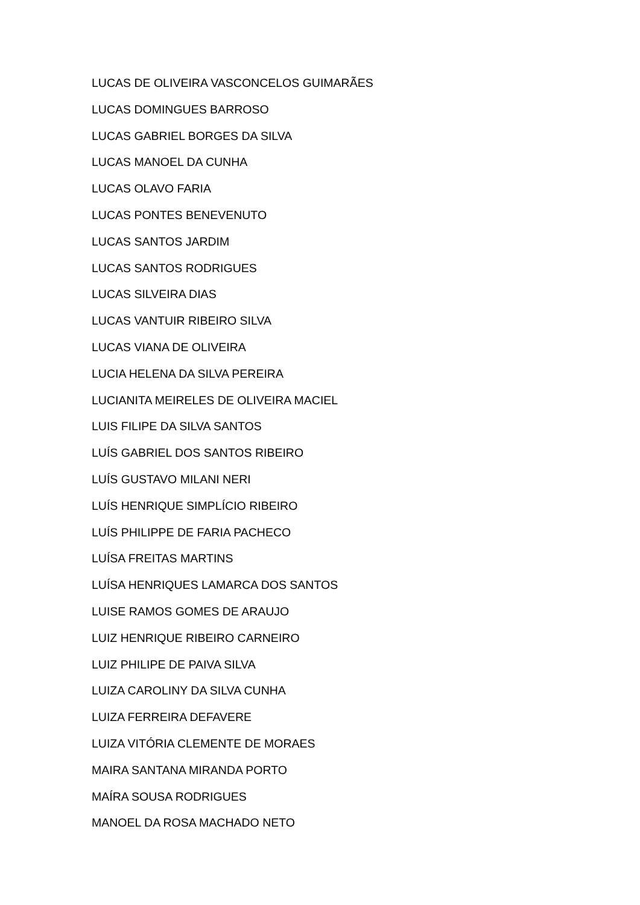LUCAS DE OLIVEIRA VASCONCELOS GUIMARÃES
LUCAS DOMINGUES BARROSO
LUCAS GABRIEL BORGES DA SILVA
LUCAS MANOEL DA CUNHA
LUCAS OLAVO FARIA
LUCAS PONTES BENEVENUTO
LUCAS SANTOS JARDIM
LUCAS SANTOS RODRIGUES
LUCAS SILVEIRA DIAS
LUCAS VANTUIR RIBEIRO SILVA
LUCAS VIANA DE OLIVEIRA
LUCIA HELENA DA SILVA PEREIRA
LUCIANITA MEIRELES DE OLIVEIRA MACIEL
LUIS FILIPE DA SILVA SANTOS
LUÍS GABRIEL DOS SANTOS RIBEIRO
LUÍS GUSTAVO MILANI NERI
LUÍS HENRIQUE SIMPLÍCIO RIBEIRO
LUÍS PHILIPPE DE FARIA PACHECO
LUÍSA FREITAS MARTINS
LUÍSA HENRIQUES LAMARCA DOS SANTOS
LUISE RAMOS GOMES DE ARAUJO
LUIZ HENRIQUE RIBEIRO CARNEIRO
LUIZ PHILIPE DE PAIVA SILVA
LUIZA CAROLINY DA SILVA CUNHA
LUIZA FERREIRA DEFAVERE
LUIZA VITÓRIA CLEMENTE DE MORAES
MAIRA SANTANA MIRANDA PORTO
MAÍRA SOUSA RODRIGUES
MANOEL DA ROSA MACHADO NETO